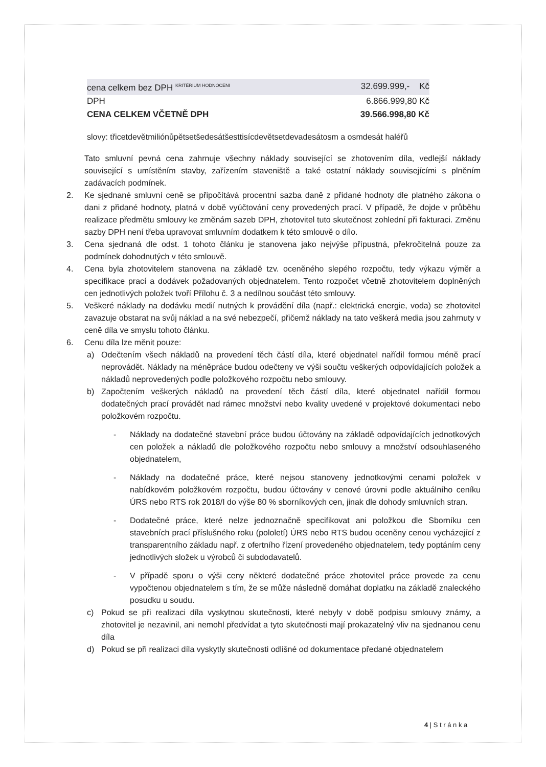| cena celkem bez DPH <sup>KRITÉRIUM HODNOCENI</sup> | 32.699.999,- Kč |
| DPH | 6.866.999,80 Kč |
| CENA CELKEM VČETNĚ DPH | 39.566.998,80 Kč |
slovy: třicetdevětmiliónůpětsetšedesátšesttisícdevětsetdevadesátosm a osmdesát haléřů
Tato smluvní pevná cena zahrnuje všechny náklady související se zhotovením díla, vedlejší náklady související s umístěním stavby, zařízením staveniště a také ostatní náklady souvisejícími s plněním zadávacích podmínek.
2. Ke sjednané smluvní ceně se připočítává procentní sazba daně z přidané hodnoty dle platného zákona o dani z přidané hodnoty, platná v době vyúčtování ceny provedených prací. V případě, že dojde v průběhu realizace předmětu smlouvy ke změnám sazeb DPH, zhotovitel tuto skutečnost zohlední při fakturaci. Změnu sazby DPH není třeba upravovat smluvním dodatkem k této smlouvě o dílo.
3. Cena sjednaná dle odst. 1 tohoto článku je stanovena jako nejvýše přípustná, překročitelná pouze za podmínek dohodnutých v této smlouvě.
4. Cena byla zhotovitelem stanovena na základě tzv. oceněného slepého rozpočtu, tedy výkazu výměr a specifikace prací a dodávek požadovaných objednatelem. Tento rozpočet včetně zhotovitelem doplněných cen jednotlivých položek tvoří Přílohu č. 3 a nedílnou součást této smlouvy.
5. Veškeré náklady na dodávku medií nutných k provádění díla (např.: elektrická energie, voda) se zhotovitel zavazuje obstarat na svůj náklad a na své nebezpečí, přičemž náklady na tato veškerá media jsou zahrnuty v ceně díla ve smyslu tohoto článku.
6. Cenu díla lze měnit pouze:
a) Odečtením všech nákladů na provedení těch částí díla, které objednatel nařídil formou méně prací neprovádět. Náklady na méněpráce budou odečteny ve výši součtu veškerých odpovídajících položek a nákladů neprovedených podle položkového rozpočtu nebo smlouvy.
b) Započtením veškerých nákladů na provedení těch částí díla, které objednatel nařídil formou dodatečných prací provádět nad rámec množství nebo kvality uvedené v projektové dokumentaci nebo položkovém rozpočtu.
- Náklady na dodatečné stavební práce budou účtovány na základě odpovídajících jednotkových cen položek a nákladů dle položkového rozpočtu nebo smlouvy a množství odsouhlaseného objednatelem,
- Náklady na dodatečné práce, které nejsou stanoveny jednotkovými cenami položek v nabídkovém položkovém rozpočtu, budou účtovány v cenové úrovni podle aktuálního ceníku ÚRS nebo RTS rok 2018/I do výše 80 % sborníkových cen, jinak dle dohody smluvních stran.
- Dodatečné práce, které nelze jednoznačně specifikovat ani položkou dle Sborníku cen stavebních prací příslušného roku (pololetí) ÚRS nebo RTS budou oceněny cenou vycházející z transparentního základu např. z ofertního řízení provedeného objednatelem, tedy poptáním ceny jednotlivých složek u výrobců či subdodavatelů.
- V případě sporu o výši ceny některé dodatečné práce zhotovitel práce provede za cenu vypočtenou objednatelem s tím, že se může následně domáhat doplatku na základě znaleckého posudku u soudu.
c) Pokud se při realizaci díla vyskytnou skutečnosti, které nebyly v době podpisu smlouvy známy, a zhotovitel je nezavinil, ani nemohl předvídat a tyto skutečnosti mají prokazatelný vliv na sjednanou cenu díla
d) Pokud se při realizaci díla vyskytly skutečnosti odlišné od dokumentace předané objednatelem
4 | S t r á n k a